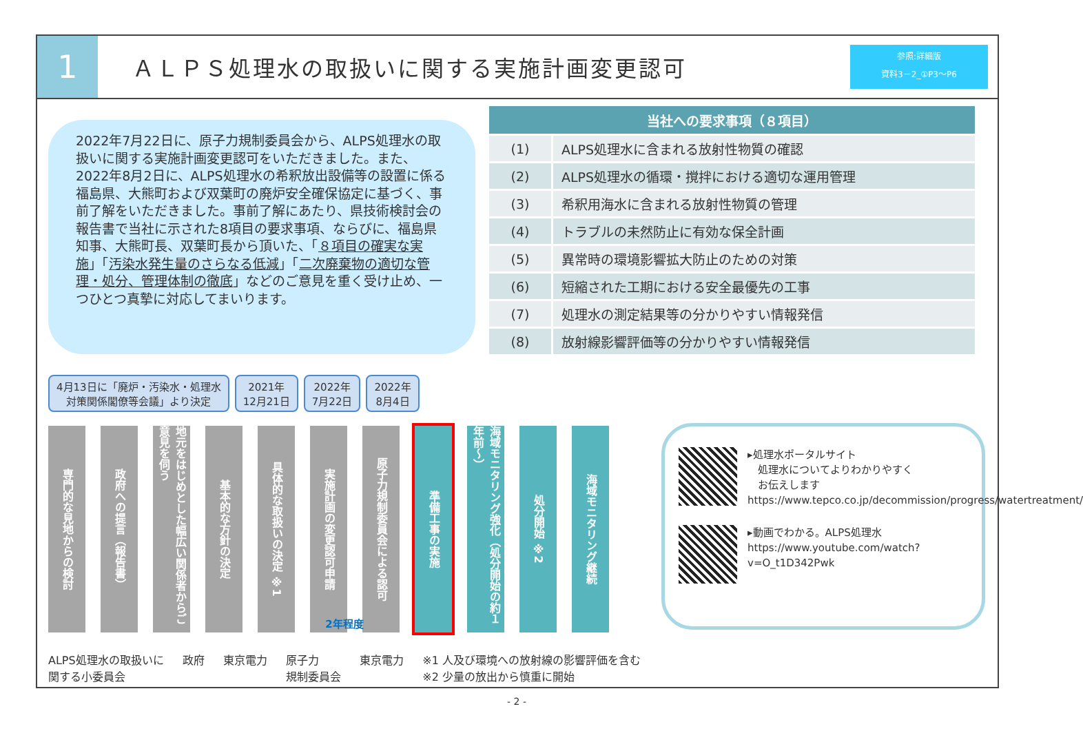1
ＡＬＰＳ処理水の取扱いに関する実施計画変更認可
参照:詳細版
資料3－2_①P3～P6
2022年7月22日に、原子力規制委員会から、ALPS処理水の取扱いに関する実施計画変更認可をいただきました。また、2022年8月2日に、ALPS処理水の希釈放出設備等の設置に係る福島県、大熊町および双葉町の廃炉安全確保協定に基づく、事前了解をいただきました。事前了解にあたり、県技術検討会の報告書で当社に示された8項目の要求事項、ならびに、福島県知事、大熊町長、双葉町長から頂いた、「８項目の確実な実施」「汚染水発生量のさらなる低減」「二次廃棄物の適切な管理・処分、管理体制の徹底」などのご意見を重く受け止め、一つひとつ真摯に対応してまいります。
| 当社への要求事項（８項目） | |
| --- | --- |
| (1) | ALPS処理水に含まれる放射性物質の確認 |
| (2) | ALPS処理水の循環・撹拌における適切な運用管理 |
| (3) | 希釈用海水に含まれる放射性物質の管理 |
| (4) | トラブルの未然防止に有効な保全計画 |
| (5) | 異常時の環境影響拡大防止のための対策 |
| (6) | 短縮された工期における安全最優先の工事 |
| (7) | 処理水の測定結果等の分かりやすい情報発信 |
| (8) | 放射線影響評価等の分かりやすい情報発信 |
4月13日に「廃炉・汚染水・処理水
対策関係閣僚等会議」より決定
2021年
12月21日
2022年
7月22日
2022年
8月4日
専門的な見地からの検討
政府への提言（報告書）
地元をはじめとした幅広い関係者からご意見を伺う
基本的な方針の決定
具体的な取扱いの決定 ※1
実施計画の変更認可申請
原子力規制委員会による認可
準備工事の実施
海域モニタリング強化（処分開始の約１年前～）
処分開始 ※2
海域モニタリング継続
2年程度
ALPS処理水の取扱いに
関する小委員会 政府 東京電力 原子力
規制委員会 東京電力 ※1 人及び環境への放射線の影響評価を含む
※2 少量の放出から慎重に開始
▸処理水ポータルサイト
　処理水についてよりわかりやすく
　お伝えします
https://www.tepco.co.jp/decommission/progress/watertreatment/
▸動画でわかる。ALPS処理水
https://www.youtube.com/watch?v=O_t1D342Pwk
- 2 -